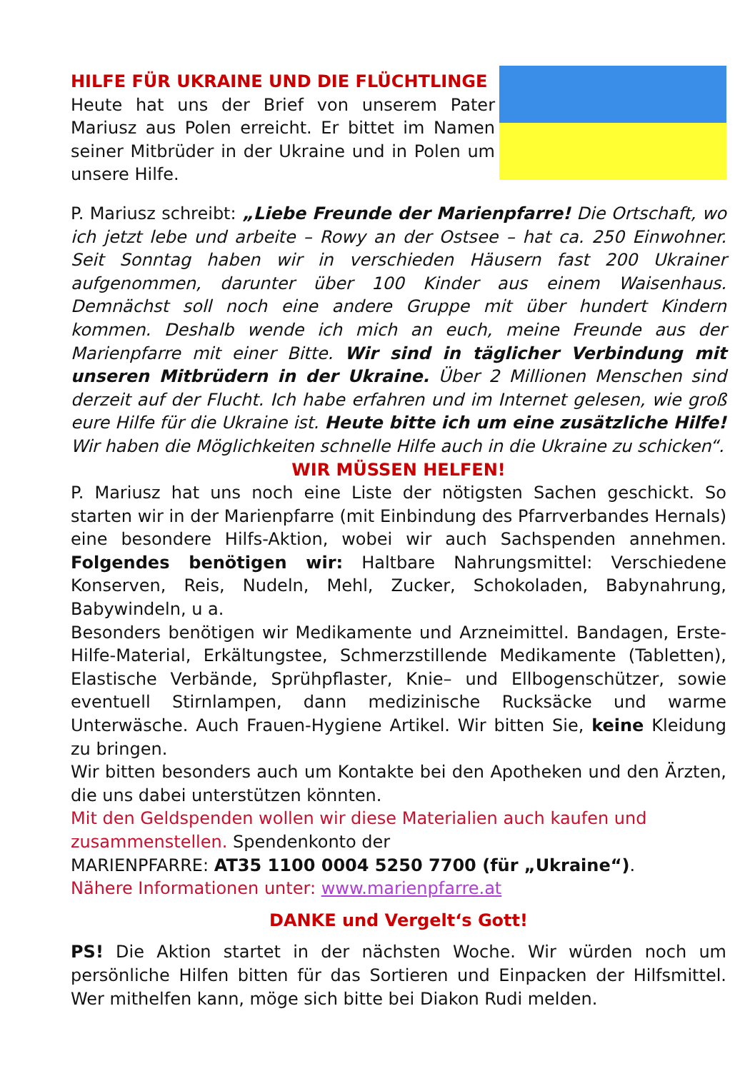HILFE FÜR UKRAINE UND DIE FLÜCHTLINGE
Heute hat uns der Brief von unserem Pater Mariusz aus Polen erreicht. Er bittet im Namen seiner Mitbrüder in der Ukraine und in Polen um unsere Hilfe.
P. Mariusz schreibt: „Liebe Freunde der Marienpfarre! Die Ortschaft, wo ich jetzt lebe und arbeite – Rowy an der Ostsee – hat ca. 250 Einwohner. Seit Sonntag haben wir in verschieden Häusern fast 200 Ukrainer aufgenommen, darunter über 100 Kinder aus einem Waisenhaus. Demnächst soll noch eine andere Gruppe mit über hundert Kindern kommen. Deshalb wende ich mich an euch, meine Freunde aus der Marienpfarre mit einer Bitte. Wir sind in täglicher Verbindung mit unseren Mitbrüdern in der Ukraine. Über 2 Millionen Menschen sind derzeit auf der Flucht. Ich habe erfahren und im Internet gelesen, wie groß eure Hilfe für die Ukraine ist. Heute bitte ich um eine zusätzliche Hilfe! Wir haben die Möglichkeiten schnelle Hilfe auch in die Ukraine zu schicken“.
WIR MÜSSEN HELFEN!
P. Mariusz hat uns noch eine Liste der nötigsten Sachen geschickt. So starten wir in der Marienpfarre (mit Einbindung des Pfarrverbandes Hernals) eine besondere Hilfs-Aktion, wobei wir auch Sachspenden annehmen. Folgendes benötigen wir: Haltbare Nahrungsmittel: Verschiedene Konserven, Reis, Nudeln, Mehl, Zucker, Schokoladen, Babynahrung, Babywindeln, u a.
Besonders benötigen wir Medikamente und Arzneimittel. Bandagen, Erste-Hilfe-Material, Erkältungstee, Schmerzstillende Medikamente (Tabletten), Elastische Verbände, Sprühpflaster, Knie– und Ellbogenschützer, sowie eventuell Stirnlampen, dann medizinische Rucksäcke und warme Unterwäsche. Auch Frauen-Hygiene Artikel. Wir bitten Sie, keine Kleidung zu bringen.
Wir bitten besonders auch um Kontakte bei den Apotheken und den Ärzten, die uns dabei unterstützen könnten.
Mit den Geldspenden wollen wir diese Materialien auch kaufen und zusammenstellen. Spendenkonto der
MARIENPFARRE: AT35 1100 0004 5250 7700 (für „Ukraine“).
Nähere Informationen unter: www.marienpfarre.at
DANKE und Vergelt‘s Gott!
PS! Die Aktion startet in der nächsten Woche. Wir würden noch um persönliche Hilfen bitten für das Sortieren und Einpacken der Hilfsmittel. Wer mithelfen kann, möge sich bitte bei Diakon Rudi melden.